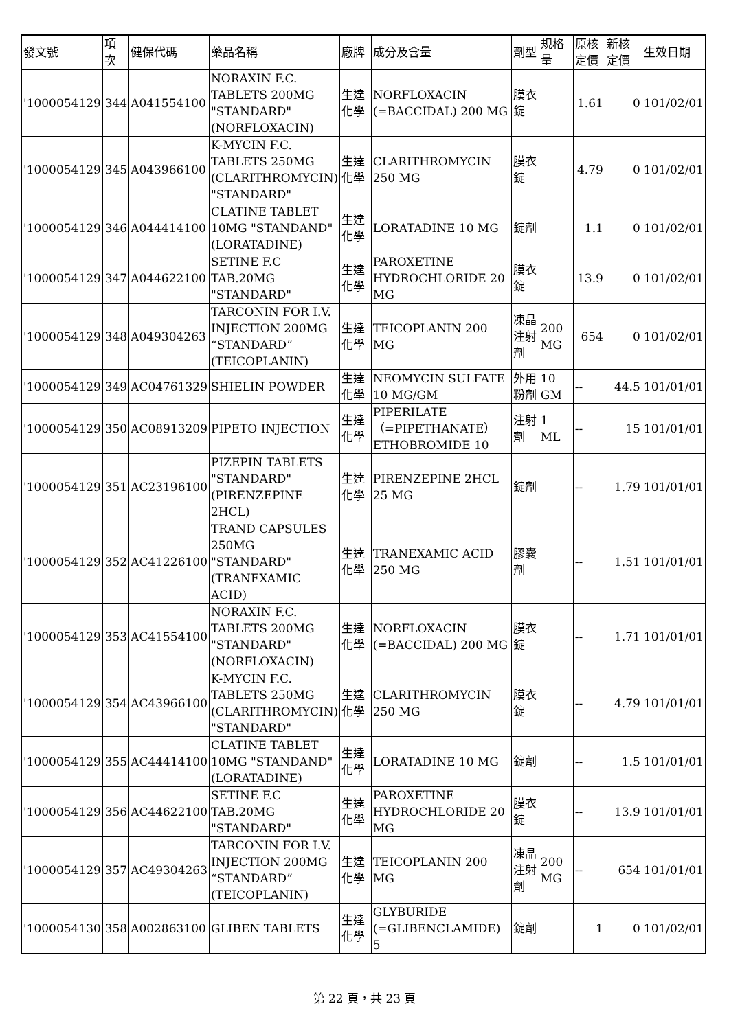| 發文號 | 項次 | 健保代碼 | 藥品名稱 | 廠牌 | 成分及含量 | 劑型 | 規格量 | 原核定價 | 新核定價 | 生效日期 |
| --- | --- | --- | --- | --- | --- | --- | --- | --- | --- | --- |
| '1000054129 | 344 | A041554100 | NORAXIN F.C. TABLETS 200MG "STANDARD" (NORFLOXACIN) | 生達化學 | NORFLOXACIN (=BACCIDAL) 200 MG | 膜衣錠 | | 1.61 | 0 | 101/02/01 |
| '1000054129 | 345 | A043966100 | K-MYCIN F.C. TABLETS 250MG (CLARITHROMYCIN) "STANDARD" | 生達化學 | CLARITHROMYCIN 250 MG | 膜衣錠 | | 4.79 | 0 | 101/02/01 |
| '1000054129 | 346 | A044414100 | CLATINE TABLET 10MG "STANDAND"(LORATADINE) | 生達化學 | LORATADINE 10 MG | 錠劑 | | 1.1 | 0 | 101/02/01 |
| '1000054129 | 347 | A044622100 | SETINE F.C TAB.20MG "STANDARD" | 生達化學 | PAROXETINE HYDROCHLORIDE 20 MG | 膜衣錠 | | 13.9 | 0 | 101/02/01 |
| '1000054129 | 348 | A049304263 | TARCONIN FOR I.V. INJECTION 200MG “STANDARD” (TEICOPLANIN) | 生達化學 | TEICOPLANIN 200 MG | 凍晶注射劑 | 200 MG | 654 | 0 | 101/02/01 |
| '1000054129 | 349 | AC04761329 | SHIELIN POWDER | 生達化學 | NEOMYCIN SULFATE 10 MG/GM | 外用粉劑 | 10 GM | -- | 44.5 | 101/01/01 |
| '1000054129 | 350 | AC08913209 | PIPETO INJECTION | 生達化學 | PIPERILATE （=PIPETHANATE） ETHOBROMIDE 10 | 注射劑 | 1 ML | -- | 15 | 101/01/01 |
| '1000054129 | 351 | AC23196100 | PIZEPIN TABLETS "STANDARD" (PIRENZEPINE 2HCL) | 生達化學 | PIRENZEPINE 2HCL 25 MG | 錠劑 | | -- | 1.79 | 101/01/01 |
| '1000054129 | 352 | AC41226100 | TRAND CAPSULES 250MG "STANDARD"(TRANEXAMIC ACID) | 生達化學 | TRANEXAMIC ACID 250 MG | 膠囊劑 | | -- | 1.51 | 101/01/01 |
| '1000054129 | 353 | AC41554100 | NORAXIN F.C. TABLETS 200MG "STANDARD" (NORFLOXACIN) | 生達化學 | NORFLOXACIN (=BACCIDAL) 200 MG | 膜衣錠 | | -- | 1.71 | 101/01/01 |
| '1000054129 | 354 | AC43966100 | K-MYCIN F.C. TABLETS 250MG (CLARITHROMYCIN) "STANDARD" | 生達化學 | CLARITHROMYCIN 250 MG | 膜衣錠 | | -- | 4.79 | 101/01/01 |
| '1000054129 | 355 | AC44414100 | CLATINE TABLET 10MG "STANDAND"(LORATADINE) | 生達化學 | LORATADINE 10 MG | 錠劑 | | -- | 1.5 | 101/01/01 |
| '1000054129 | 356 | AC44622100 | SETINE F.C TAB.20MG "STANDARD" | 生達化學 | PAROXETINE HYDROCHLORIDE 20 MG | 膜衣錠 | | -- | 13.9 | 101/01/01 |
| '1000054129 | 357 | AC49304263 | TARCONIN FOR I.V. INJECTION 200MG “STANDARD” (TEICOPLANIN) | 生達化學 | TEICOPLANIN 200 MG | 凍晶注射劑 | 200 MG | -- | 654 | 101/01/01 |
| '1000054130 | 358 | A002863100 | GLIBEN TABLETS | 生達化學 | GLYBURIDE (=GLIBENCLAMIDE) 5 | 錠劑 | | 1 | 0 | 101/02/01 |
第 22 頁，共 23 頁